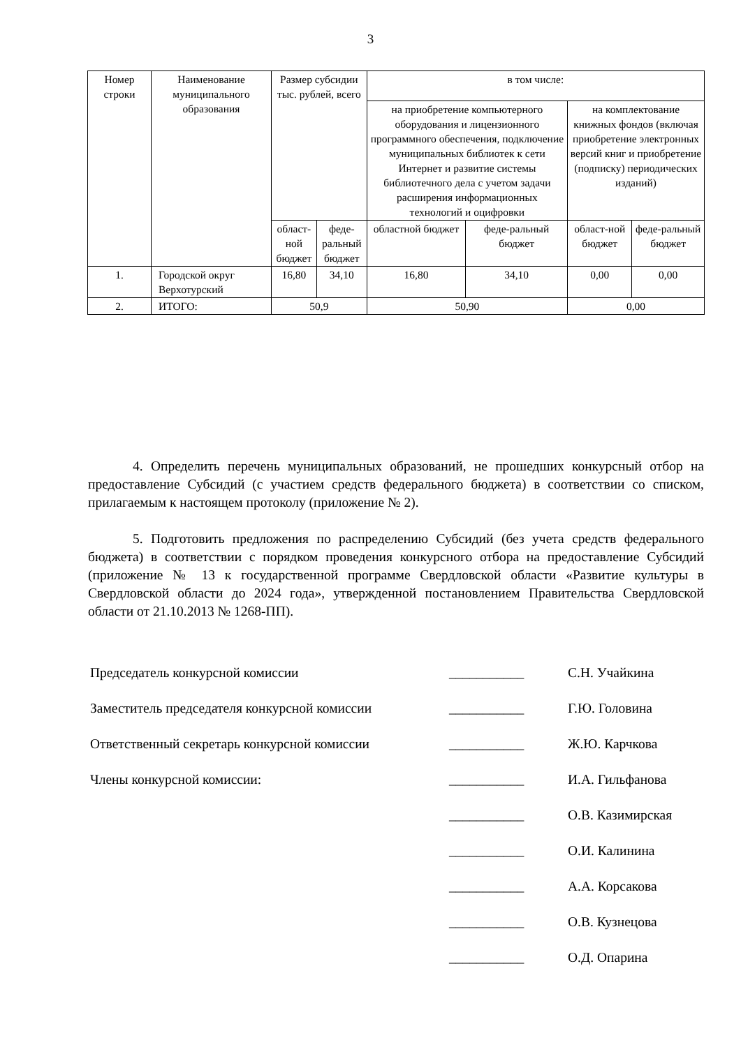3
| Номер строки | Наименование муниципального образования | Размер субсидии тыс. рублей, всего | | в том числе: | | | |
| --- | --- | --- | --- | --- | --- | --- | --- |
| | | | | на приобретение компьютерного оборудования и лицензионного программного обеспечения, подключение муниципальных библиотек к сети Интернет и развитие системы библиотечного дела с учетом задачи расширения информационных технологий и оцифровки | | на комплектование книжных фондов (включая приобретение электронных версий книг и приобретение (подписку) периодических изданий) | |
| | | област-ной бюджет | феде-ральный бюджет | областной бюджет | феде-ральный бюджет | област-ной бюджет | феде-ральный бюджет |
| 1. | Городской округ Верхотурский | 16,80 | 34,10 | 16,80 | 34,10 | 0,00 | 0,00 |
| 2. | ИТОГО: | 50,9 | | 50,90 | | 0,00 | |
4. Определить перечень муниципальных образований, не прошедших конкурсный отбор на предоставление Субсидий (с участием средств федерального бюджета) в соответствии со списком, прилагаемым к настоящем протоколу (приложение № 2).
5. Подготовить предложения по распределению Субсидий (без учета средств федерального бюджета) в соответствии с порядком проведения конкурсного отбора на предоставление Субсидий (приложение № 13 к государственной программе Свердловской области «Развитие культуры в Свердловской области до 2024 года», утвержденной постановлением Правительства Свердловской области от 21.10.2013 № 1268-ПП).
Председатель конкурсной комиссии ___________ С.Н. Учайкина
Заместитель председателя конкурсной комиссии ___________ Г.Ю. Головина
Ответственный секретарь конкурсной комиссии ___________ Ж.Ю. Карчкова
Члены конкурсной комиссии: ___________ И.А. Гильфанова
___________ О.В. Казимирская
___________ О.И. Калинина
___________ А.А. Корсакова
___________ О.В. Кузнецова
___________ О.Д. Опарина